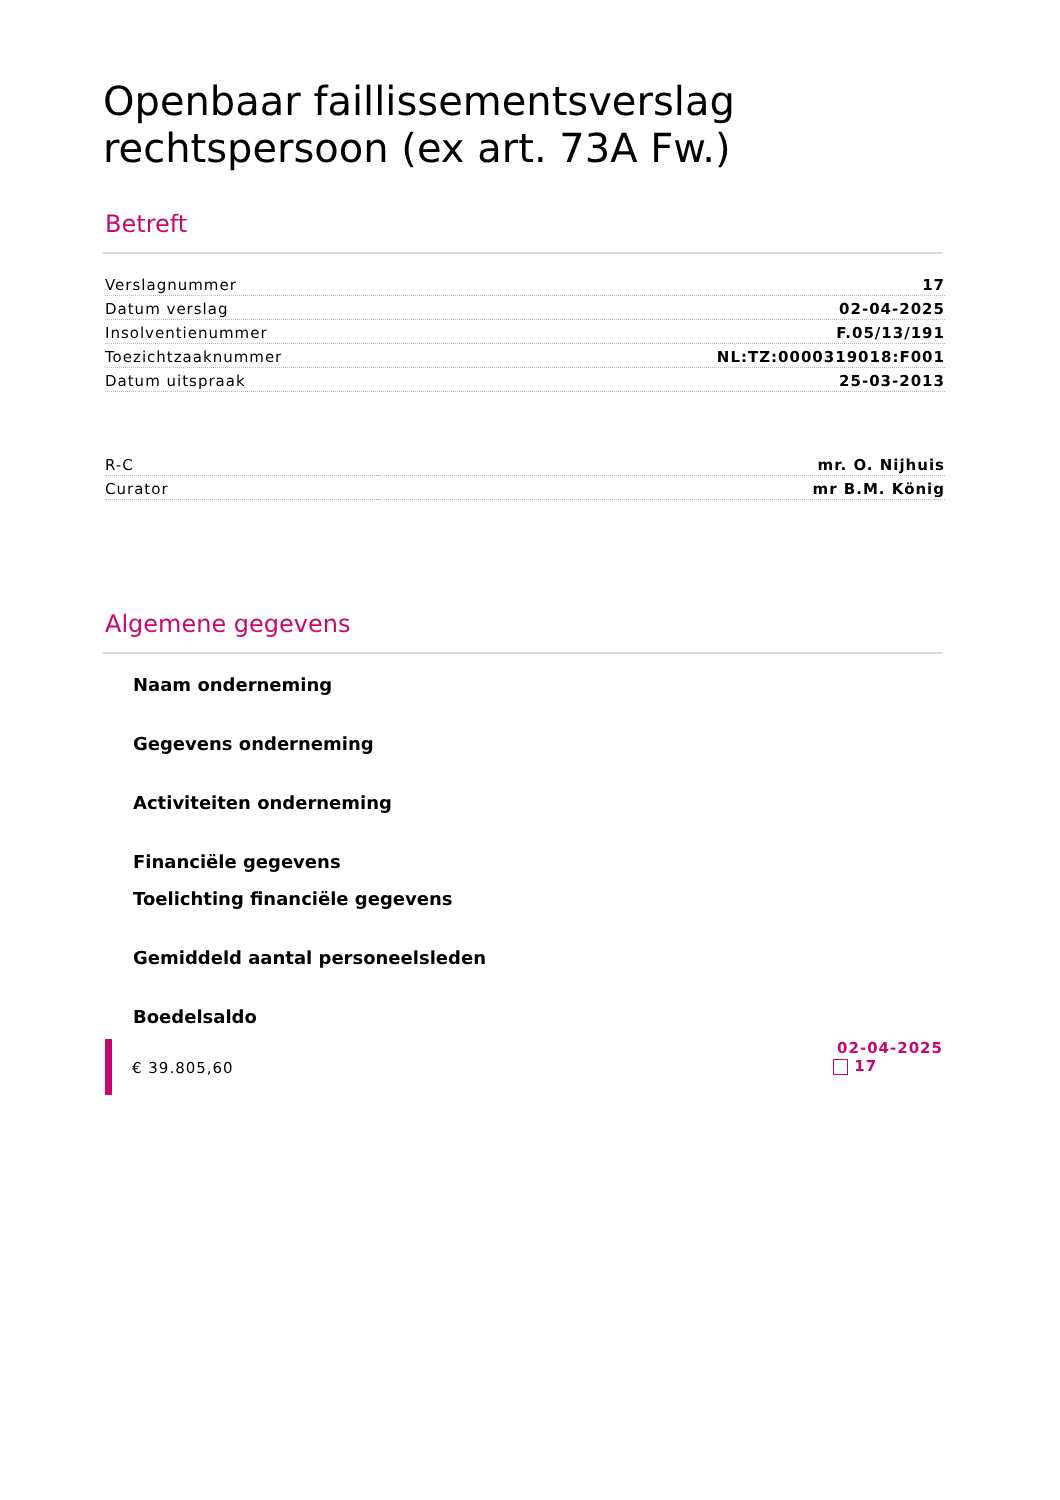Openbaar faillissementsverslag
rechtspersoon (ex art. 73A Fw.)
Betreft
| Verslagnummer | 17 |
| Datum verslag | 02-04-2025 |
| Insolventienummer | F.05/13/191 |
| Toezichtzaaknummer | NL:TZ:0000319018:F001 |
| Datum uitspraak | 25-03-2013 |
| R-C | mr. O. Nijhuis |
| Curator | mr B.M. König |
Algemene gegevens
Naam onderneming
Gegevens onderneming
Activiteiten onderneming
Financiële gegevens
Toelichting financiële gegevens
Gemiddeld aantal personeelsleden
Boedelsaldo
€ 39.805,60
02-04-2025
17